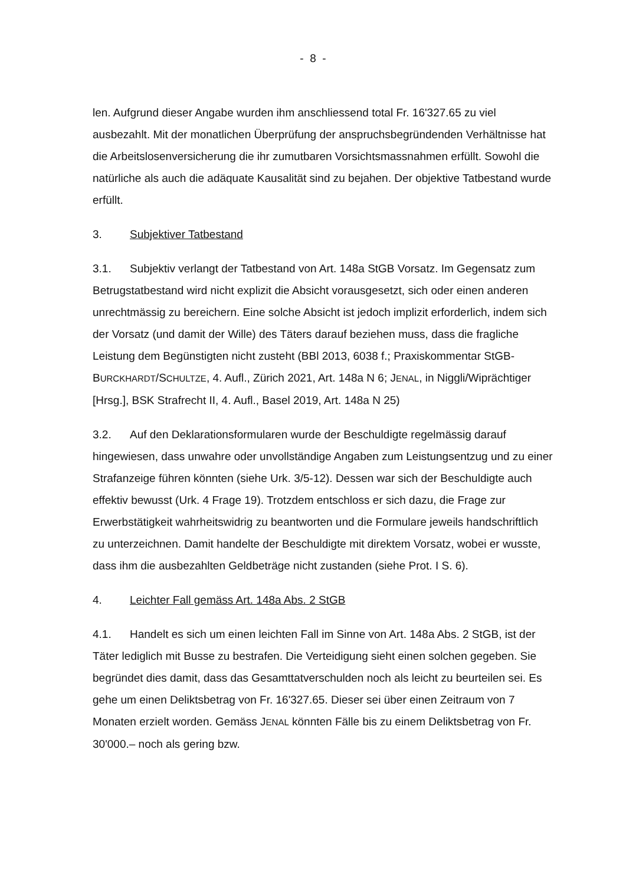- 8 -
len. Aufgrund dieser Angabe wurden ihm anschliessend total Fr. 16'327.65 zu viel ausbezahlt. Mit der monatlichen Überprüfung der anspruchsbegründenden Verhältnisse hat die Arbeitslosenversicherung die ihr zumutbaren Vorsichtsmassnahmen erfüllt. Sowohl die natürliche als auch die adäquate Kausalität sind zu bejahen. Der objektive Tatbestand wurde erfüllt.
3. Subjektiver Tatbestand
3.1. Subjektiv verlangt der Tatbestand von Art. 148a StGB Vorsatz. Im Gegensatz zum Betrugstatbestand wird nicht explizit die Absicht vorausgesetzt, sich oder einen anderen unrechtmässig zu bereichern. Eine solche Absicht ist jedoch implizit erforderlich, indem sich der Vorsatz (und damit der Wille) des Täters darauf beziehen muss, dass die fragliche Leistung dem Begünstigten nicht zusteht (BBl 2013, 6038 f.; Praxiskommentar StGB-BURCKHARDT/SCHULTZE, 4. Aufl., Zürich 2021, Art. 148a N 6; JENAL, in Niggli/Wiprächtiger [Hrsg.], BSK Strafrecht II, 4. Aufl., Basel 2019, Art. 148a N 25)
3.2. Auf den Deklarationsformularen wurde der Beschuldigte regelmässig darauf hingewiesen, dass unwahre oder unvollständige Angaben zum Leistungsentzug und zu einer Strafanzeige führen könnten (siehe Urk. 3/5-12). Dessen war sich der Beschuldigte auch effektiv bewusst (Urk. 4 Frage 19). Trotzdem entschloss er sich dazu, die Frage zur Erwerbstätigkeit wahrheitswidrig zu beantworten und die Formulare jeweils handschriftlich zu unterzeichnen. Damit handelte der Beschuldigte mit direktem Vorsatz, wobei er wusste, dass ihm die ausbezahlten Geldbeträge nicht zustanden (siehe Prot. I S. 6).
4. Leichter Fall gemäss Art. 148a Abs. 2 StGB
4.1. Handelt es sich um einen leichten Fall im Sinne von Art. 148a Abs. 2 StGB, ist der Täter lediglich mit Busse zu bestrafen. Die Verteidigung sieht einen solchen gegeben. Sie begründet dies damit, dass das Gesamttatverschulden noch als leicht zu beurteilen sei. Es gehe um einen Deliktsbetrag von Fr. 16'327.65. Dieser sei über einen Zeitraum von 7 Monaten erzielt worden. Gemäss JENAL könnten Fälle bis zu einem Deliktsbetrag von Fr. 30'000.– noch als gering bzw.